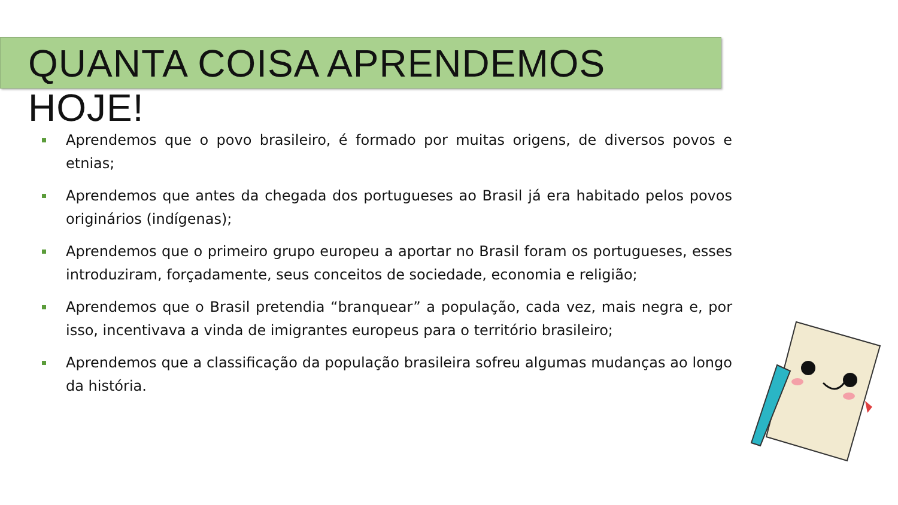QUANTA COISA APRENDEMOS HOJE!
Aprendemos que o povo brasileiro, é formado por muitas origens, de diversos povos e etnias;
Aprendemos que antes da chegada dos portugueses ao Brasil já era habitado pelos povos originários (indígenas);
Aprendemos que o primeiro grupo europeu a aportar no Brasil foram os portugueses, esses introduziram, forçadamente, seus conceitos de sociedade, economia e religião;
Aprendemos que o Brasil pretendia “branquear” a população, cada vez, mais negra e, por isso, incentivava a vinda de imigrantes europeus para o território brasileiro;
Aprendemos que a classificação da população brasileira sofreu algumas mudanças ao longo da história.